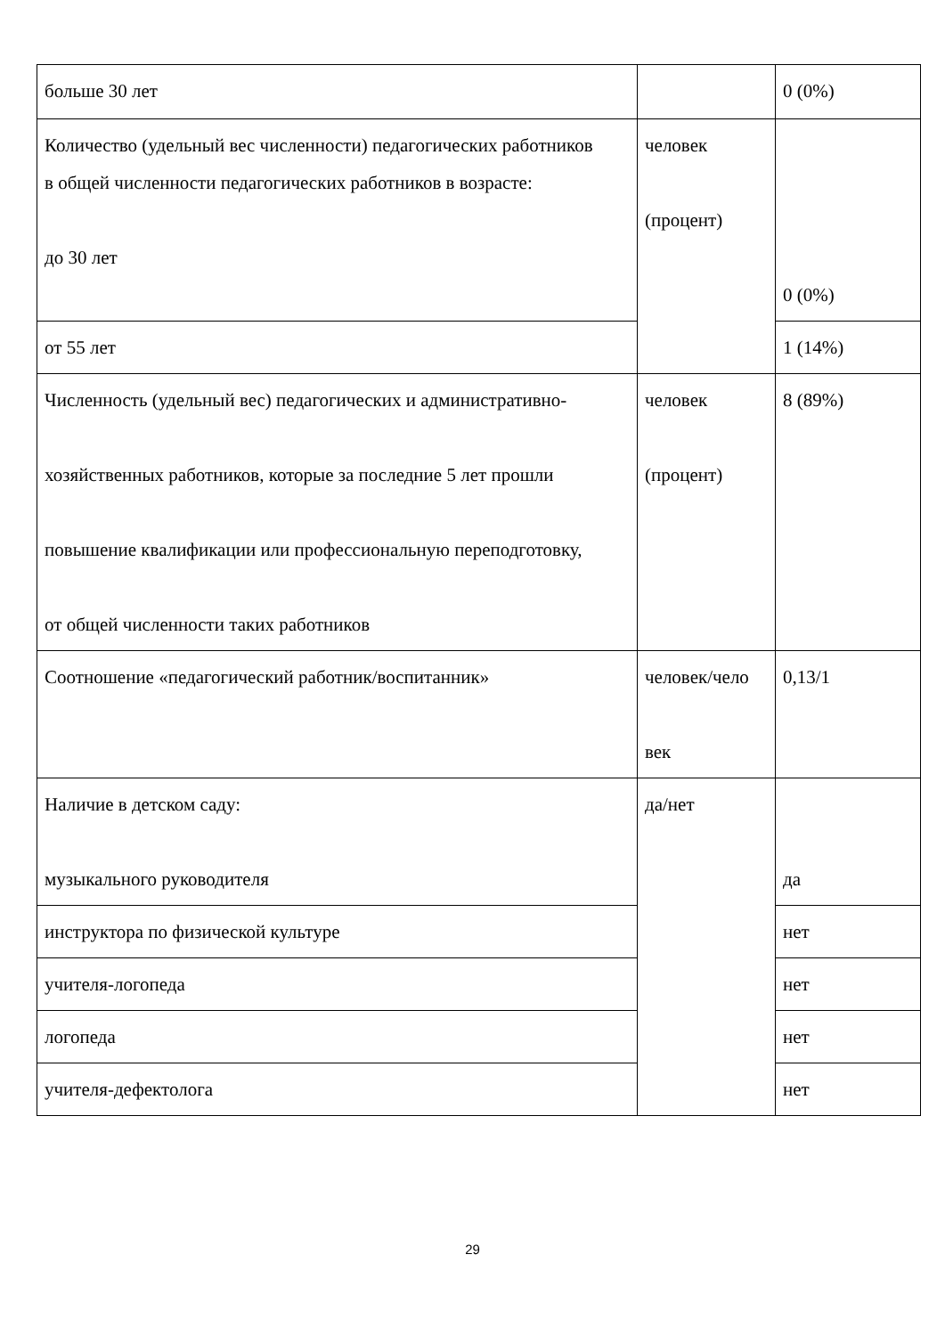| больше 30 лет | | 0 (0%) |
| Количество (удельный вес численности) педагогических работников в общей численности педагогических работников в возрасте: до 30 лет | человек (процент) | 0 (0%) |
| от 55 лет | | 1 (14%) |
| Численность (удельный вес) педагогических и административно- хозяйственных работников, которые за последние 5 лет прошли повышение квалификации или профессиональную переподготовку, от общей численности таких работников | человек (процент) | 8 (89%) |
| Соотношение «педагогический работник/воспитанник» | человек/чело век | 0,13/1 |
| Наличие в детском саду: музыкального руководителя | да/нет | да |
| инструктора по физической культуре | | нет |
| учителя-логопеда | | нет |
| логопеда | | нет |
| учителя-дефектолога | | нет |
29